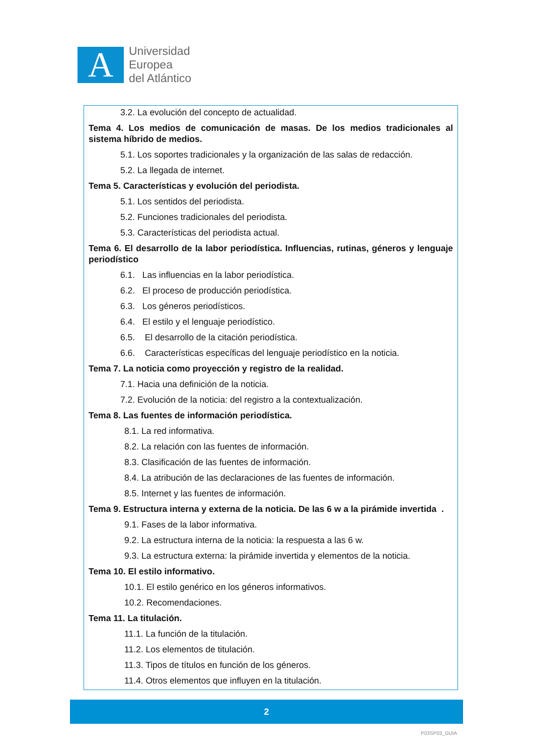A
Universidad
Europea
del Atlántico
3.2. La evolución del concepto de actualidad.
Tema 4. Los medios de comunicación de masas. De los medios tradicionales al sistema híbrido de medios.
5.1. Los soportes tradicionales y la organización de las salas de redacción.
5.2. La llegada de internet.
Tema 5. Características y evolución del periodista.
5.1. Los sentidos del periodista.
5.2. Funciones tradicionales del periodista.
5.3. Características del periodista actual.
Tema 6. El desarrollo de la labor periodística. Influencias, rutinas, géneros y lenguaje periodístico
6.1. Las influencias en la labor periodística.
6.2. El proceso de producción periodística.
6.3. Los géneros periodísticos.
6.4. El estilo y el lenguaje periodístico.
6.5. El desarrollo de la citación periodística.
6.6. Características específicas del lenguaje periodístico en la noticia.
Tema 7. La noticia como proyección y registro de la realidad.
7.1. Hacia una definición de la noticia.
7.2. Evolución de la noticia: del registro a la contextualización.
Tema 8. Las fuentes de información periodística.
8.1. La red informativa.
8.2. La relación con las fuentes de información.
8.3. Clasificación de las fuentes de información.
8.4. La atribución de las declaraciones de las fuentes de información.
8.5. Internet y las fuentes de información.
Tema 9. Estructura interna y externa de la noticia. De las 6 w a la pirámide invertida .
9.1. Fases de la labor informativa.
9.2. La estructura interna de la noticia: la respuesta a las 6 w.
9.3. La estructura externa: la pirámide invertida y elementos de la noticia.
Tema 10. El estilo informativo.
10.1. El estilo genérico en los géneros informativos.
10.2. Recomendaciones.
Tema 11. La titulación.
11.1. La función de la titulación.
11.2. Los elementos de titulación.
11.3. Tipos de títulos en función de los géneros.
11.4. Otros elementos que influyen en la titulación.
2
P03SP03_GUIA